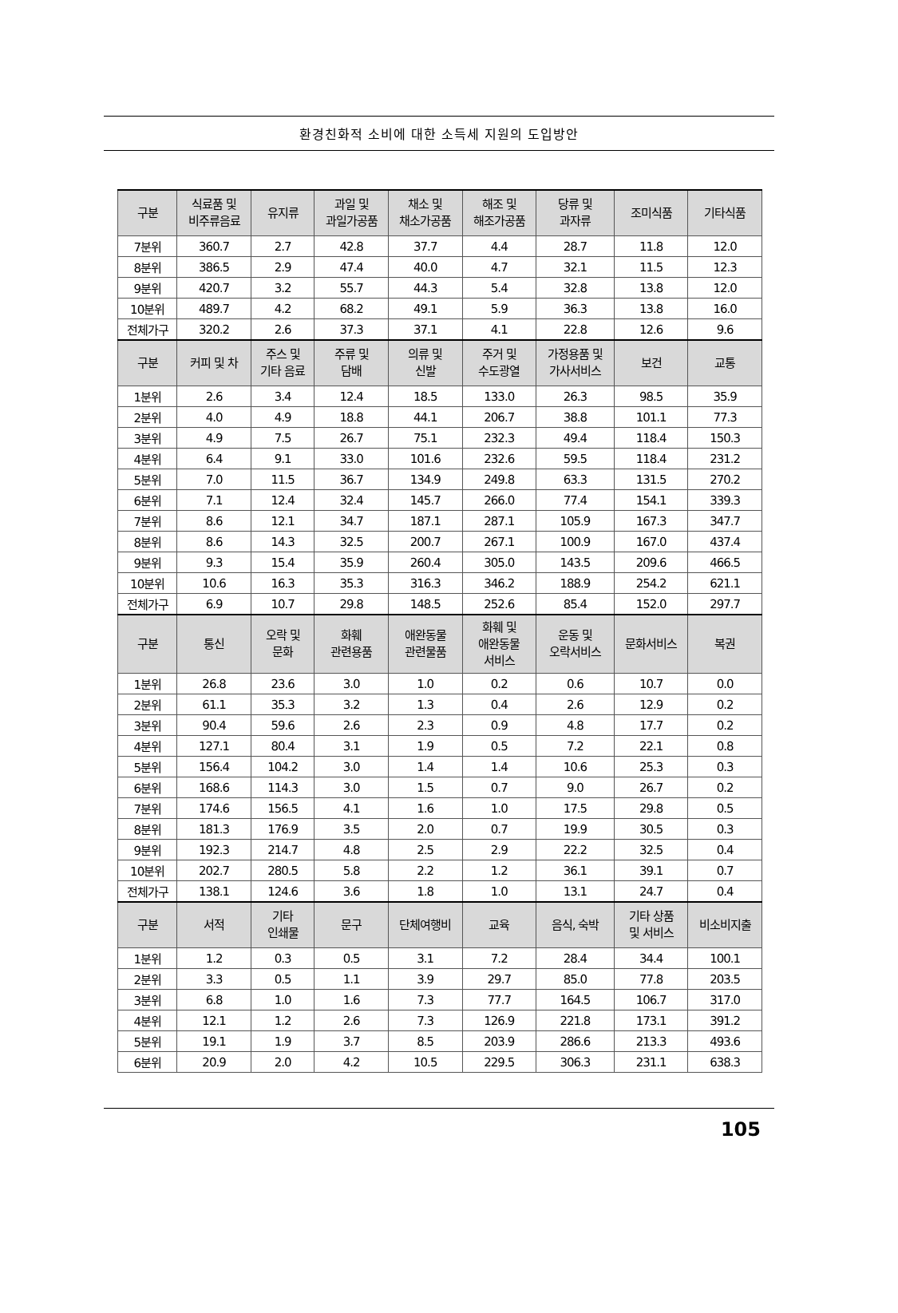환경친화적 소비에 대한 소득세 지원의 도입방안
| 구분 | 식료품 및 비주류음료 | 유지류 | 과일 및 과일가공품 | 채소 및 채소가공품 | 해조 및 해조가공품 | 당류 및 과자류 | 조미식품 | 기타식품 |
| --- | --- | --- | --- | --- | --- | --- | --- | --- |
| 7분위 | 360.7 | 2.7 | 42.8 | 37.7 | 4.4 | 28.7 | 11.8 | 12.0 |
| 8분위 | 386.5 | 2.9 | 47.4 | 40.0 | 4.7 | 32.1 | 11.5 | 12.3 |
| 9분위 | 420.7 | 3.2 | 55.7 | 44.3 | 5.4 | 32.8 | 13.8 | 12.0 |
| 10분위 | 489.7 | 4.2 | 68.2 | 49.1 | 5.9 | 36.3 | 13.8 | 16.0 |
| 전체가구 | 320.2 | 2.6 | 37.3 | 37.1 | 4.1 | 22.8 | 12.6 | 9.6 |
| 구분 | 커피 및 차 | 주스 및 기타 음료 | 주류 및 담배 | 의류 및 신발 | 주거 및 수도광열 | 가정용품 및 가사서비스 | 보건 | 교통 |
| 1분위 | 2.6 | 3.4 | 12.4 | 18.5 | 133.0 | 26.3 | 98.5 | 35.9 |
| 2분위 | 4.0 | 4.9 | 18.8 | 44.1 | 206.7 | 38.8 | 101.1 | 77.3 |
| 3분위 | 4.9 | 7.5 | 26.7 | 75.1 | 232.3 | 49.4 | 118.4 | 150.3 |
| 4분위 | 6.4 | 9.1 | 33.0 | 101.6 | 232.6 | 59.5 | 118.4 | 231.2 |
| 5분위 | 7.0 | 11.5 | 36.7 | 134.9 | 249.8 | 63.3 | 131.5 | 270.2 |
| 6분위 | 7.1 | 12.4 | 32.4 | 145.7 | 266.0 | 77.4 | 154.1 | 339.3 |
| 7분위 | 8.6 | 12.1 | 34.7 | 187.1 | 287.1 | 105.9 | 167.3 | 347.7 |
| 8분위 | 8.6 | 14.3 | 32.5 | 200.7 | 267.1 | 100.9 | 167.0 | 437.4 |
| 9분위 | 9.3 | 15.4 | 35.9 | 260.4 | 305.0 | 143.5 | 209.6 | 466.5 |
| 10분위 | 10.6 | 16.3 | 35.3 | 316.3 | 346.2 | 188.9 | 254.2 | 621.1 |
| 전체가구 | 6.9 | 10.7 | 29.8 | 148.5 | 252.6 | 85.4 | 152.0 | 297.7 |
| 구분 | 통신 | 오락 및 문화 | 화훼 관련용품 | 애완동물 관련물품 | 화훼 및 애완동물 서비스 | 운동 및 오락서비스 | 문화서비스 | 복권 |
| 1분위 | 26.8 | 23.6 | 3.0 | 1.0 | 0.2 | 0.6 | 10.7 | 0.0 |
| 2분위 | 61.1 | 35.3 | 3.2 | 1.3 | 0.4 | 2.6 | 12.9 | 0.2 |
| 3분위 | 90.4 | 59.6 | 2.6 | 2.3 | 0.9 | 4.8 | 17.7 | 0.2 |
| 4분위 | 127.1 | 80.4 | 3.1 | 1.9 | 0.5 | 7.2 | 22.1 | 0.8 |
| 5분위 | 156.4 | 104.2 | 3.0 | 1.4 | 1.4 | 10.6 | 25.3 | 0.3 |
| 6분위 | 168.6 | 114.3 | 3.0 | 1.5 | 0.7 | 9.0 | 26.7 | 0.2 |
| 7분위 | 174.6 | 156.5 | 4.1 | 1.6 | 1.0 | 17.5 | 29.8 | 0.5 |
| 8분위 | 181.3 | 176.9 | 3.5 | 2.0 | 0.7 | 19.9 | 30.5 | 0.3 |
| 9분위 | 192.3 | 214.7 | 4.8 | 2.5 | 2.9 | 22.2 | 32.5 | 0.4 |
| 10분위 | 202.7 | 280.5 | 5.8 | 2.2 | 1.2 | 36.1 | 39.1 | 0.7 |
| 전체가구 | 138.1 | 124.6 | 3.6 | 1.8 | 1.0 | 13.1 | 24.7 | 0.4 |
| 구분 | 서적 | 기타 인쇄물 | 문구 | 단체여행비 | 교육 | 음식, 숙박 | 기타 상품 및 서비스 | 비소비지출 |
| 1분위 | 1.2 | 0.3 | 0.5 | 3.1 | 7.2 | 28.4 | 34.4 | 100.1 |
| 2분위 | 3.3 | 0.5 | 1.1 | 3.9 | 29.7 | 85.0 | 77.8 | 203.5 |
| 3분위 | 6.8 | 1.0 | 1.6 | 7.3 | 77.7 | 164.5 | 106.7 | 317.0 |
| 4분위 | 12.1 | 1.2 | 2.6 | 7.3 | 126.9 | 221.8 | 173.1 | 391.2 |
| 5분위 | 19.1 | 1.9 | 3.7 | 8.5 | 203.9 | 286.6 | 213.3 | 493.6 |
| 6분위 | 20.9 | 2.0 | 4.2 | 10.5 | 229.5 | 306.3 | 231.1 | 638.3 |
105